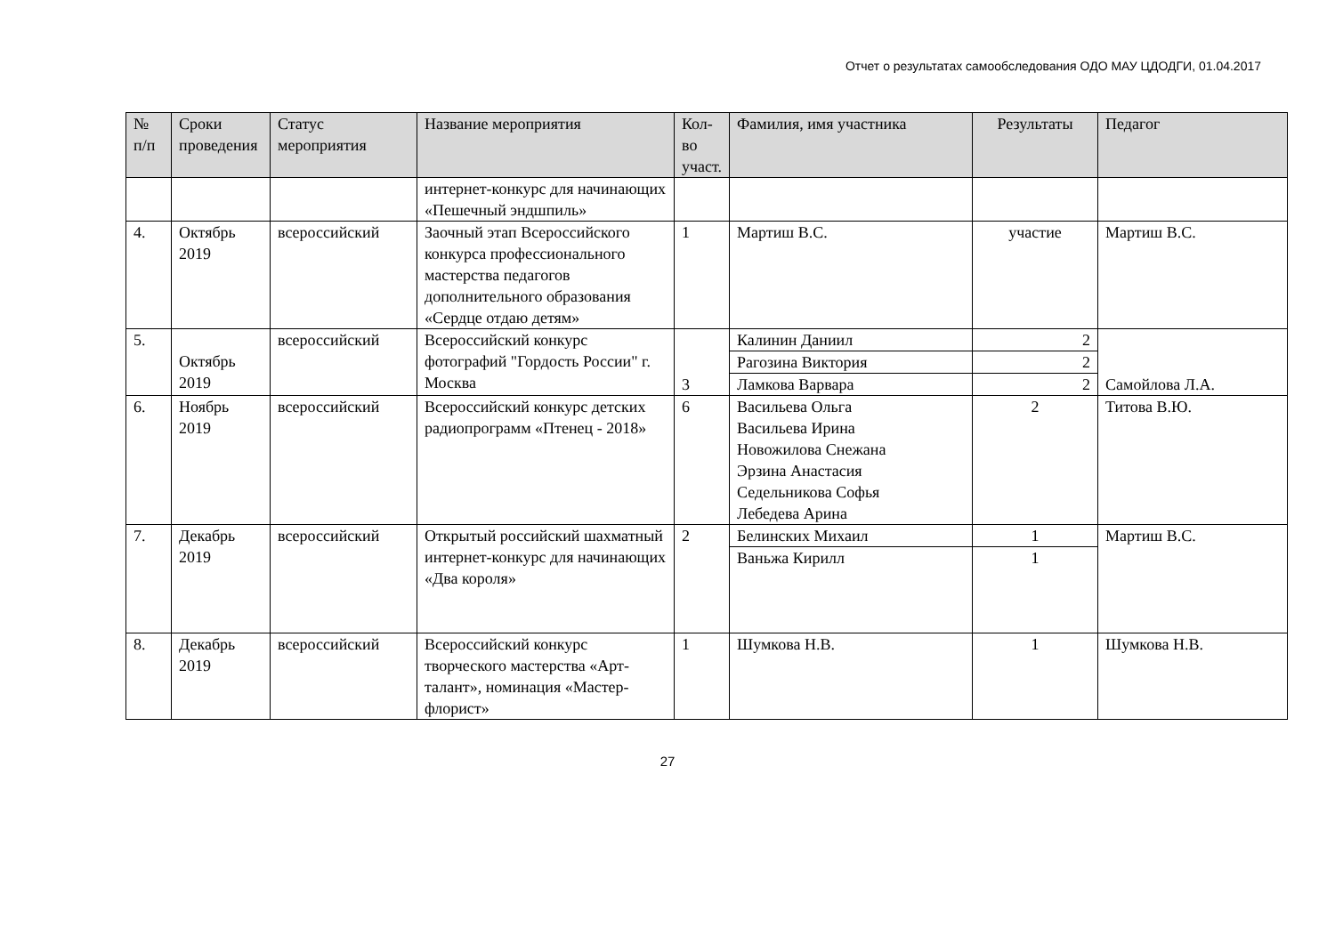Отчет о результатах самообследования ОДО МАУ ЦДОДГИ, 01.04.2017
| № п/п | Сроки проведения | Статус мероприятия | Название мероприятия | Кол-во участ. | Фамилия, имя участника | Результаты | Педагог |
| --- | --- | --- | --- | --- | --- | --- | --- |
| | | | интернет-конкурс для начинающих «Пешечный эндшпиль» | | | | |
| 4. | Октябрь 2019 | всероссийский | Заочный этап Всероссийского конкурса профессионального мастерства педагогов дополнительного образования «Сердце отдаю детям» | 1 | Мартиш В.С. | участие | Мартиш В.С. |
| 5. | Октябрь 2019 | всероссийский | Всероссийский конкурс фотографий "Гордость России" г. Москва | 3 | Калинин Даниил | 2 | Самойлова Л.А. |
| | | | | | Рагозина Виктория | 2 | |
| | | | | | Ламкова Варвара | 2 | |
| 6. | Ноябрь 2019 | всероссийский | Всероссийский конкурс детских радиопрограмм «Птенец - 2018» | 6 | Васильева Ольга Васильева Ирина Новожилова Снежана Эрзина Анастасия Седельникова Софья Лебедева Арина | 2 | Титова В.Ю. |
| 7. | Декабрь 2019 | всероссийский | Открытый российский шахматный интернет-конкурс для начинающих «Два короля» | 2 | Белинских Михаил | 1 | Мартиш В.С. |
| | | | | | Ваньжа Кирилл | 1 | |
| 8. | Декабрь 2019 | всероссийский | Всероссийский конкурс творческого мастерства «Арт-талант», номинация «Мастер-флорист» | 1 | Шумкова Н.В. | 1 | Шумкова Н.В. |
27